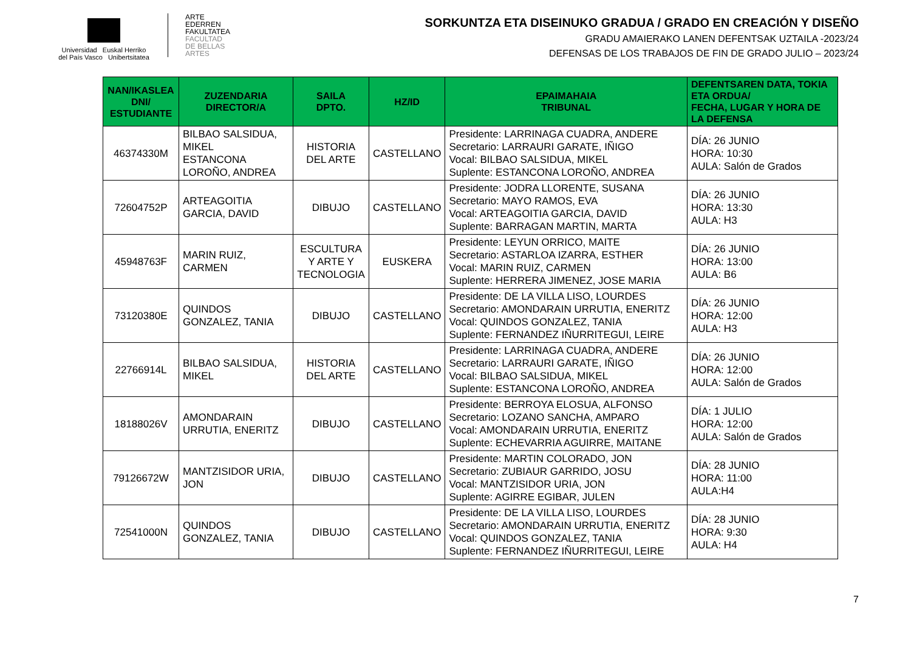Universidad Euskal Herriko
del País Vasco Unibertsitatea
ARTE
EDERREN
FAKULTATEA
FACULTAD
DE BELLAS
ARTES
SORKUNTZA ETA DISEINUKO GRADUA / GRADO EN CREACIÓN Y DISEÑO
GRADU AMAIERAKO LANEN DEFENTSAK UZTAILA -2023/24
DEFENSAS DE LOS TRABAJOS DE FIN DE GRADO JULIO – 2023/24
| NAN/IKASLEA DNI/ ESTUDIANTE | ZUZENDARIA DIRECTOR/A | SAILA DPTO. | HZ/ID | EPAIMAHAIA TRIBUNAL | DEFENTSAREN DATA, TOKIA ETA ORDUA/ FECHA, LUGAR Y HORA DE LA DEFENSA |
| --- | --- | --- | --- | --- | --- |
| 46374330M | BILBAO SALSIDUA, MIKEL ESTANCONA LOROÑO, ANDREA | HISTORIA DEL ARTE | CASTELLANO | Presidente: LARRINAGA CUADRA, ANDERE Secretario: LARRAURI GARATE, IÑIGO Vocal: BILBAO SALSIDUA, MIKEL Suplente: ESTANCONA LOROÑO, ANDREA | DÍA: 26 JUNIO HORA: 10:30 AULA: Salón de Grados |
| 72604752P | ARTEAGOITIA GARCIA, DAVID | DIBUJO | CASTELLANO | Presidente: JODRA LLORENTE, SUSANA Secretario: MAYO RAMOS, EVA Vocal: ARTEAGOITIA GARCIA, DAVID Suplente: BARRAGAN MARTIN, MARTA | DÍA: 26 JUNIO HORA: 13:30 AULA: H3 |
| 45948763F | MARIN RUIZ, CARMEN | ESCULTURA Y ARTE Y TECNOLOGIA | EUSKERA | Presidente: LEYUN ORRICO, MAITE Secretario: ASTARLOA IZARRA, ESTHER Vocal: MARIN RUIZ, CARMEN Suplente: HERRERA JIMENEZ, JOSE MARIA | DÍA: 26 JUNIO HORA: 13:00 AULA: B6 |
| 73120380E | QUINDOS GONZALEZ, TANIA | DIBUJO | CASTELLANO | Presidente: DE LA VILLA LISO, LOURDES Secretario: AMONDARAIN URRUTIA, ENERITZ Vocal: QUINDOS GONZALEZ, TANIA Suplente: FERNANDEZ IÑURRITEGUI, LEIRE | DÍA: 26 JUNIO HORA: 12:00 AULA: H3 |
| 22766914L | BILBAO SALSIDUA, MIKEL | HISTORIA DEL ARTE | CASTELLANO | Presidente: LARRINAGA CUADRA, ANDERE Secretario: LARRAURI GARATE, IÑIGO Vocal: BILBAO SALSIDUA, MIKEL Suplente: ESTANCONA LOROÑO, ANDREA | DÍA: 26 JUNIO HORA: 12:00 AULA: Salón de Grados |
| 18188026V | AMONDARAIN URRUTIA, ENERITZ | DIBUJO | CASTELLANO | Presidente: BERROYA ELOSUA, ALFONSO Secretario: LOZANO SANCHA, AMPARO Vocal: AMONDARAIN URRUTIA, ENERITZ Suplente: ECHEVARRIA AGUIRRE, MAITANE | DÍA: 1 JULIO HORA: 12:00 AULA: Salón de Grados |
| 79126672W | MANTZISIDOR URIA, JON | DIBUJO | CASTELLANO | Presidente: MARTIN COLORADO, JON Secretario: ZUBIAUR GARRIDO, JOSU Vocal: MANTZISIDOR URIA, JON Suplente: AGIRRE EGIBAR, JULEN | DÍA: 28 JUNIO HORA: 11:00 AULA:H4 |
| 72541000N | QUINDOS GONZALEZ, TANIA | DIBUJO | CASTELLANO | Presidente: DE LA VILLA LISO, LOURDES Secretario: AMONDARAIN URRUTIA, ENERITZ Vocal: QUINDOS GONZALEZ, TANIA Suplente: FERNANDEZ IÑURRITEGUI, LEIRE | DÍA: 28 JUNIO HORA: 9:30 AULA: H4 |
7